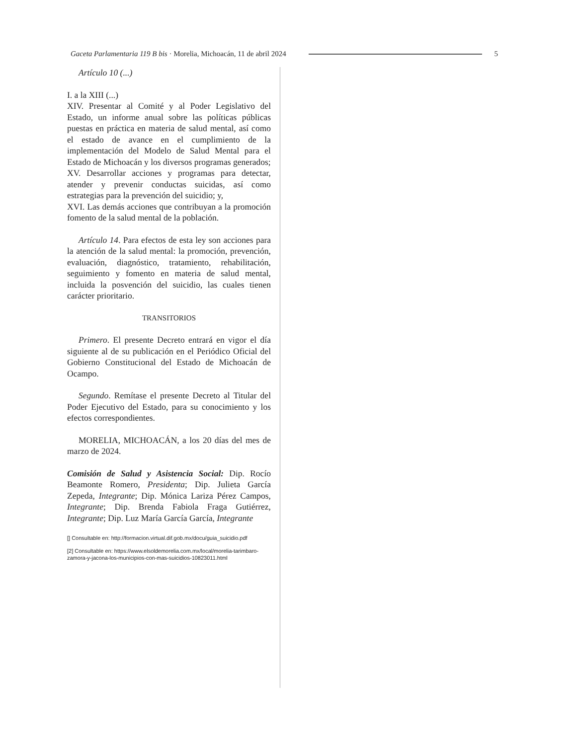Gaceta Parlamentaria 119 B bis · Morelia, Michoacán, 11 de abril 2024 5
Artículo 10 (...)
I. a la XIII (...)
XIV. Presentar al Comité y al Poder Legislativo del Estado, un informe anual sobre las políticas públicas puestas en práctica en materia de salud mental, así como el estado de avance en el cumplimiento de la implementación del Modelo de Salud Mental para el Estado de Michoacán y los diversos programas generados;
XV. Desarrollar acciones y programas para detectar, atender y prevenir conductas suicidas, así como estrategias para la prevención del suicidio; y,
XVI. Las demás acciones que contribuyan a la promoción fomento de la salud mental de la población.
Artículo 14. Para efectos de esta ley son acciones para la atención de la salud mental: la promoción, prevención, evaluación, diagnóstico, tratamiento, rehabilitación, seguimiento y fomento en materia de salud mental, incluida la posvención del suicidio, las cuales tienen carácter prioritario.
TRANSITORIOS
Primero. El presente Decreto entrará en vigor el día siguiente al de su publicación en el Periódico Oficial del Gobierno Constitucional del Estado de Michoacán de Ocampo.
Segundo. Remítase el presente Decreto al Titular del Poder Ejecutivo del Estado, para su conocimiento y los efectos correspondientes.
MORELIA, MICHOACÁN, a los 20 días del mes de marzo de 2024.
Comisión de Salud y Asistencia Social: Dip. Rocío Beamonte Romero, Presidenta; Dip. Julieta García Zepeda, Integrante; Dip. Mónica Lariza Pérez Campos, Integrante; Dip. Brenda Fabiola Fraga Gutiérrez, Integrante; Dip. Luz María García García, Integrante
[] Consultable en: http://formacion.virtual.dif.gob.mx/docu/guia_suicidio.pdf
[2] Consultable en: https://www.elsoldemorelia.com.mx/local/morelia-tarimbaro-zamora-y-jacona-los-municipios-con-mas-suicidios-10823011.html